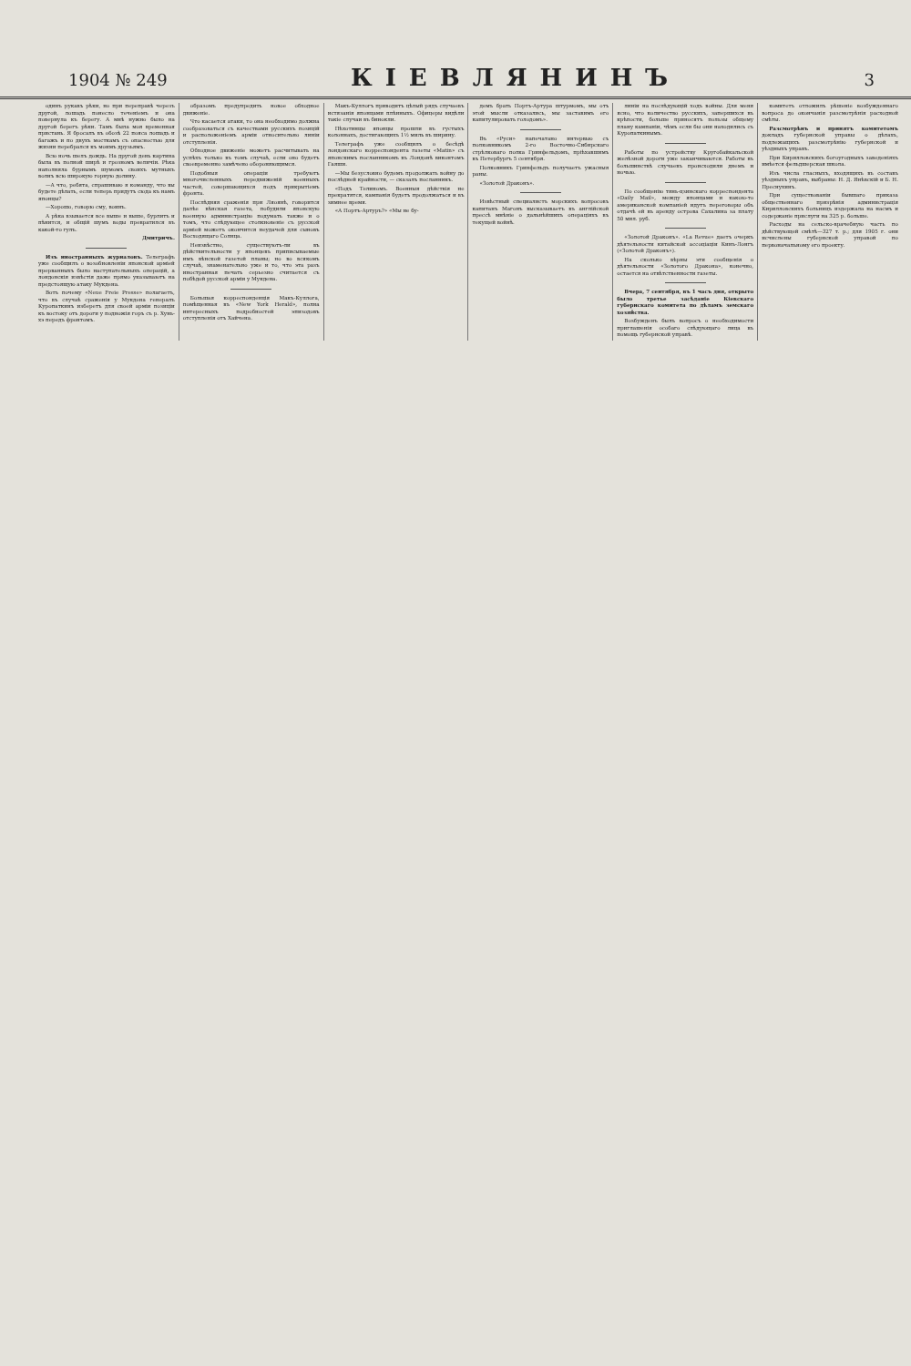1904 № 249 КІЕВЛЯНИНЪ 3
одинъ рукавъ рѣки, но при переправѣ черезъ другой, лошадь понесло теченіемъ и она повернула къ берегу. А мнѣ нужно было на другой берегъ рѣки. Тамъ была моя временная пристань. Я бросалъ въ обозѣ 22 пояса лошадь и багажъ и по двухъ мосткамъ съ опасностью для жизни перебрался къ моимъ друзьямъ.
Всю ночь шелъ дождь. На другой день картина была въ полной ширѣ и грозномъ величіи. Рѣка наполняла бурнымъ шумомъ своихъ мутныхъ волнъ всю широкую горную долину.
—А что, ребята, спрашиваю я команду, что вы будете дѣлать, если теперь придутъ сюда къ намъ японцы?
—Хорошо, говорю сму, воинъ.
А рѣка взывается все выше и выше, бурлитъ и пѣнится, и общій шумъ воды превратился въ какой-то гулъ.
Дмитричъ.
Изъ иностранныхъ журналовъ. Телеграфъ уже сообщилъ о возобновленіи японской арміей прерванныхъ было наступательныхъ операцій, а лондонскія извѣстія даже прямо указываютъ на предстоящую атаку Мукдена.
Вотъ почему «Neue Freie Presse» полагаетъ, что въ случаѣ сраженія у Мукдена генералъ Куропаткинъ изберетъ для своей арміи позиціи къ востоку отъ дороги у подножія горъ съ р. Хунь-хэ передъ фронтомъ.
образомъ предупредить новое обходное движеніе.
Что касается атаки, то она необходимо должна сообразоваться съ качествами русскихъ позицій и расположеніемъ арміи относительно линіи отступленія.
Обходное движеніе можетъ расчитывать на успѣхъ только въ томъ случаѣ, если оно будетъ своевременно замѣчено обороняющимся.
Подобныя операціи требуютъ многочисленныхъ передвиженій военныхъ частей, совершающихся подъ прикрытіемъ фронта.
Послѣдняя сраженія при Ляоянѣ, говорится далѣе вѣнская газета, побудили японскую военную администрацію подумать также и о томъ, что слѣдующее столкновеніе съ русской арміей можетъ окончится неудачей для сыновъ Восходящаго Солнца.
Неизвѣстно, существуютъ-ли въ дѣйствительности у японцевъ приписываемые имъ вѣнской газетой планы; но во всякомъ случаѣ, знаменательно уже и то, что эта разъ иностранная печать серьезно считается съ побѣдой русской арміи у Мукдена.
Большая корреспонденція Макъ-Куллога, помѣщенная въ «New York Herald», полна интересныхъ подробностей эпизодовъ отступленія отъ Хайчена.
Макъ-Куллогъ приводитъ цѣлый рядъ случаевъ истязанія японцами плѣнныхъ. Офицеры видѣли такіе случаи въ бинокли.
Пѣхотинцы японцы прошли въ густыхъ колоннахъ, достигающихъ 1½ миль въ ширину.
Телеграфъ уже сообщилъ о бесѣдѣ лондонскаго корреспондента газеты «Matin» съ японскимъ посланникомъ въ Лондонѣ виконтомъ Гаяши.
—Мы безусловно будемъ продолжать войну до послѣдней крайности, — сказалъ посланникъ.
«Подъ Телиномъ. Военныя дѣйствія не прекратятся, кампанія будетъ продолжаться и въ зимнее время.
«А Портъ-Артуръ?» «Мы не бу-
демъ брать Портъ-Артура штурмомъ, мы отъ этой мысли отказались, мы заставимъ его капитулировать голодомъ».
Въ «Руси» напечатано интервью съ полковникомъ 2-го Восточно-Сибирскаго стрѣлковаго полка Гринфельдомъ, пріѣхавшимъ въ Петербургъ 5 сентября.
Полковникъ Гринфельдъ получаетъ ужасныя раны.
«Золотой Драконъ».
Извѣстный специалистъ морскихъ вопросовъ капитанъ Магонъ высказываетъ въ англійской прессѣ мнѣніе о дальнѣйшихъ операціяхъ въ текущей войнѣ.
линіи на послѣдующій ходъ войны. Для меня ясно, что количество русскихъ, запершихся въ крѣпости, больше приносятъ пользы общему плану кампаніи, чѣмъ если бы они находились съ Куропаткинымъ.
Работы по устройству Кругобайкальской желѣзной дороги уже заканчиваются. Работы въ большинствѣ случаевъ происходили днемъ и ночью.
По сообщенію тянь-цзинскаго корреспондента «Daily Mail», между японцами и какою-то американской компаніей идутъ переговоры объ отдачѣ ей въ аренду острова Сахалина за плату 50 мил. руб.
«Золотой Драконъ». «La Revue» даетъ очеркъ дѣятельности китайской ассоціаціи Кинъ-Лонгъ («Золотой Драконъ»).
На сколько вѣрны эти сообщенія о дѣятельности «Золотого Дракона», конечно, остается на отвѣтственности газеты.
Вчера, 7 сентября, въ 1 часъ дня, открыто было третье засѣданіе Кіевскаго губернскаго комитета по дѣламъ земскаго хозяйства.
Возбужденъ былъ вопросъ о необходимости приглашенія особаго слѣдующаго лица въ помощь губернской управѣ.
комитетъ отложилъ рѣшеніе возбужденнаго вопроса до окончанія разсмотрѣнія расходной смѣты.
Разсмотрѣнъ и принятъ комитетомъ докладъ губернской управы о дѣлахъ, подлежащихъ разсмотрѣнію губернской и уѣздныхъ управъ.
При Кирилловскихъ богоугодныхъ заведеніяхъ имѣется фельдшерская школа.
Изъ числа гласныхъ, входящихъ въ составъ уѣздныхъ управъ, выбраны: Н. Д. Янѣвскій и Б. Н. Преснухинъ.
При существованіи бывшаго приказа общественнаго призрѣнія администрація Кирилловскихъ больницъ издержала на насмъ и содержаніе прислуги на 325 р. больше.
Расходы на сельско-врачебную часть по дѣйствующей смѣтѣ—327 т. р.; для 1905 г. они исчислены губернской управой по первоначальному его проекту.